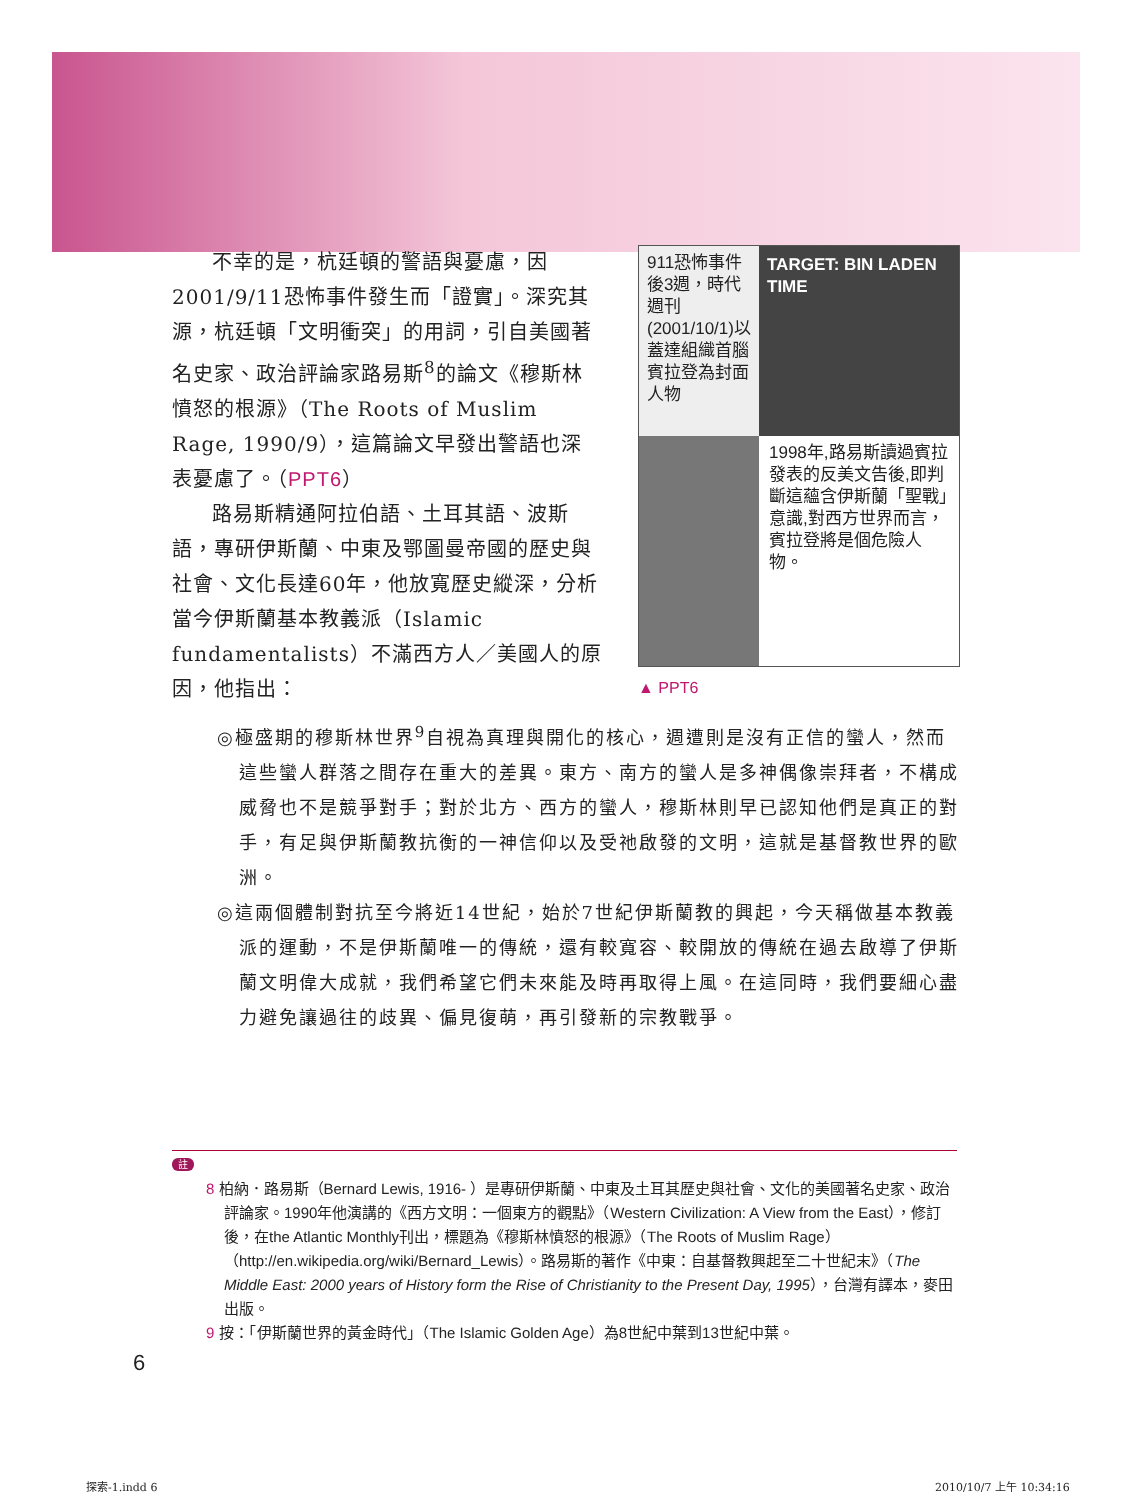不幸的是，杭廷頓的警語與憂慮，因2001/9/11恐怖事件發生而「證實」。深究其源，杭廷頓「文明衝突」的用詞，引自美國著名史家、政治評論家路易斯<sup>8</sup>的論文《穆斯林憤怒的根源》（The Roots of Muslim Rage, 1990/9），這篇論文早發出警語也深表憂慮了。（PPT6）
路易斯精通阿拉伯語、土耳其語、波斯語，專研伊斯蘭、中東及鄂圖曼帝國的歷史與社會、文化長達60年，他放寬歷史縱深，分析當今伊斯蘭基本教義派（Islamic fundamentalists）不滿西方人／美國人的原因，他指出：
911恐怖事件後3週，時代週刊(2001/10/1)以蓋達組織首腦賓拉登為封面人物
TARGET: BIN LADEN
TIME
1998年,路易斯讀過賓拉發表的反美文告後,即判斷這蘊含伊斯蘭「聖戰」意識,對西方世界而言，賓拉登將是個危險人物。
▲ PPT6
◎極盛期的穆斯林世界<sup>9</sup>自視為真理與開化的核心，週遭則是沒有正信的蠻人，然而這些蠻人群落之間存在重大的差異。東方、南方的蠻人是多神偶像崇拜者，不構成威脅也不是競爭對手；對於北方、西方的蠻人，穆斯林則早已認知他們是真正的對手，有足與伊斯蘭教抗衡的一神信仰以及受祂啟發的文明，這就是基督教世界的歐洲。
◎這兩個體制對抗至今將近14世紀，始於7世紀伊斯蘭教的興起，今天稱做基本教義派的運動，不是伊斯蘭唯一的傳統，還有較寬容、較開放的傳統在過去啟導了伊斯蘭文明偉大成就，我們希望它們未來能及時再取得上風。在這同時，我們要細心盡力避免讓過往的歧異、偏見復萌，再引發新的宗教戰爭。
註
8 柏納．路易斯（Bernard Lewis, 1916- ）是專研伊斯蘭、中東及土耳其歷史與社會、文化的美國著名史家、政治評論家。1990年他演講的《西方文明：一個東方的觀點》（Western Civilization: A View from the East），修訂後，在the Atlantic Monthly刊出，標題為《穆斯林憤怒的根源》（The Roots of Muslim Rage）（http://en.wikipedia.org/wiki/Bernard_Lewis）。路易斯的著作《中東：自基督教興起至二十世紀末》（The Middle East: 2000 years of History form the Rise of Christianity to the Present Day, 1995），台灣有譯本，麥田出版。
9 按：「伊斯蘭世界的黃金時代」（The Islamic Golden Age）為8世紀中葉到13世紀中葉。
6
探索-1.indd 6 2010/10/7 上午 10:34:16